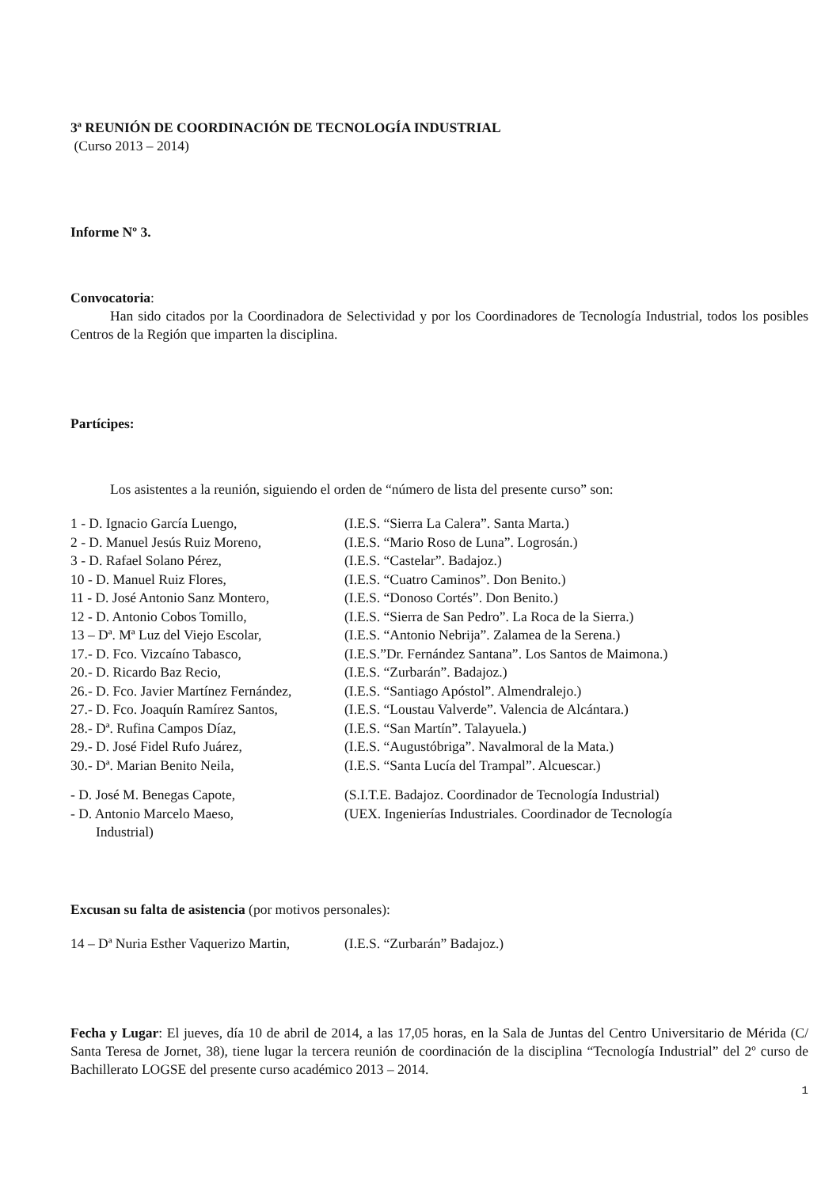3ª REUNIÓN DE COORDINACIÓN DE TECNOLOGÍA INDUSTRIAL
(Curso 2013 – 2014)
Informe Nº 3.
Convocatoria:
Han sido citados por la Coordinadora de Selectividad y por los Coordinadores de Tecnología Industrial, todos los posibles Centros de la Región que imparten la disciplina.
Partícipes:
Los asistentes a la reunión, siguiendo el orden de “número de lista del presente curso” son:
| 1 - D. Ignacio García Luengo, | (I.E.S. “Sierra La Calera”. Santa Marta.) |
| 2 - D. Manuel Jesús Ruiz Moreno, | (I.E.S. “Mario Roso de Luna”. Logrosán.) |
| 3 - D. Rafael Solano Pérez, | (I.E.S. “Castelar”. Badajoz.) |
| 10 - D. Manuel Ruiz Flores, | (I.E.S. “Cuatro Caminos”. Don Benito.) |
| 11 - D. José Antonio Sanz Montero, | (I.E.S. “Donoso Cortés”. Don Benito.) |
| 12 - D. Antonio Cobos Tomillo, | (I.E.S. “Sierra de San Pedro”. La Roca de la Sierra.) |
| 13 – Dª. Mª Luz del Viejo Escolar, | (I.E.S. “Antonio Nebrija”. Zalamea de la Serena.) |
| 17.- D. Fco. Vizcaíno Tabasco, | (I.E.S.”Dr. Fernández Santana”. Los Santos de Maimona.) |
| 20.- D. Ricardo Baz Recio, | (I.E.S. “Zurbarán”. Badajoz.) |
| 26.- D. Fco. Javier Martínez Fernández, | (I.E.S. “Santiago Apóstol”. Almendralejo.) |
| 27.- D. Fco. Joaquín Ramírez Santos, | (I.E.S. “Loustau Valverde”. Valencia de Alcántara.) |
| 28.- Dª. Rufina Campos Díaz, | (I.E.S. “San Martín”. Talayuela.) |
| 29.- D. José Fidel Rufo Juárez, | (I.E.S. “Augustóbriga”. Navalmoral de la Mata.) |
| 30.- Dª. Marian Benito Neila, | (I.E.S. “Santa Lucía del Trampal”. Alcuescar.) |
| - D. José M. Benegas Capote, | (S.I.T.E. Badajoz. Coordinador de Tecnología Industrial) |
| - D. Antonio Marcelo Maeso, | (UEX. Ingenierías Industriales. Coordinador de Tecnología |
| Industrial) | |
Excusan su falta de asistencia (por motivos personales):
| 14 – Dª Nuria Esther Vaquerizo Martin, | (I.E.S. “Zurbarán” Badajoz.) |
Fecha y Lugar: El jueves, día 10 de abril de 2014, a las 17,05 horas, en la Sala de Juntas del Centro Universitario de Mérida (C/ Santa Teresa de Jornet, 38), tiene lugar la tercera reunión de coordinación de la disciplina “Tecnología Industrial” del 2º curso de Bachillerato LOGSE del presente curso académico 2013 – 2014.
1